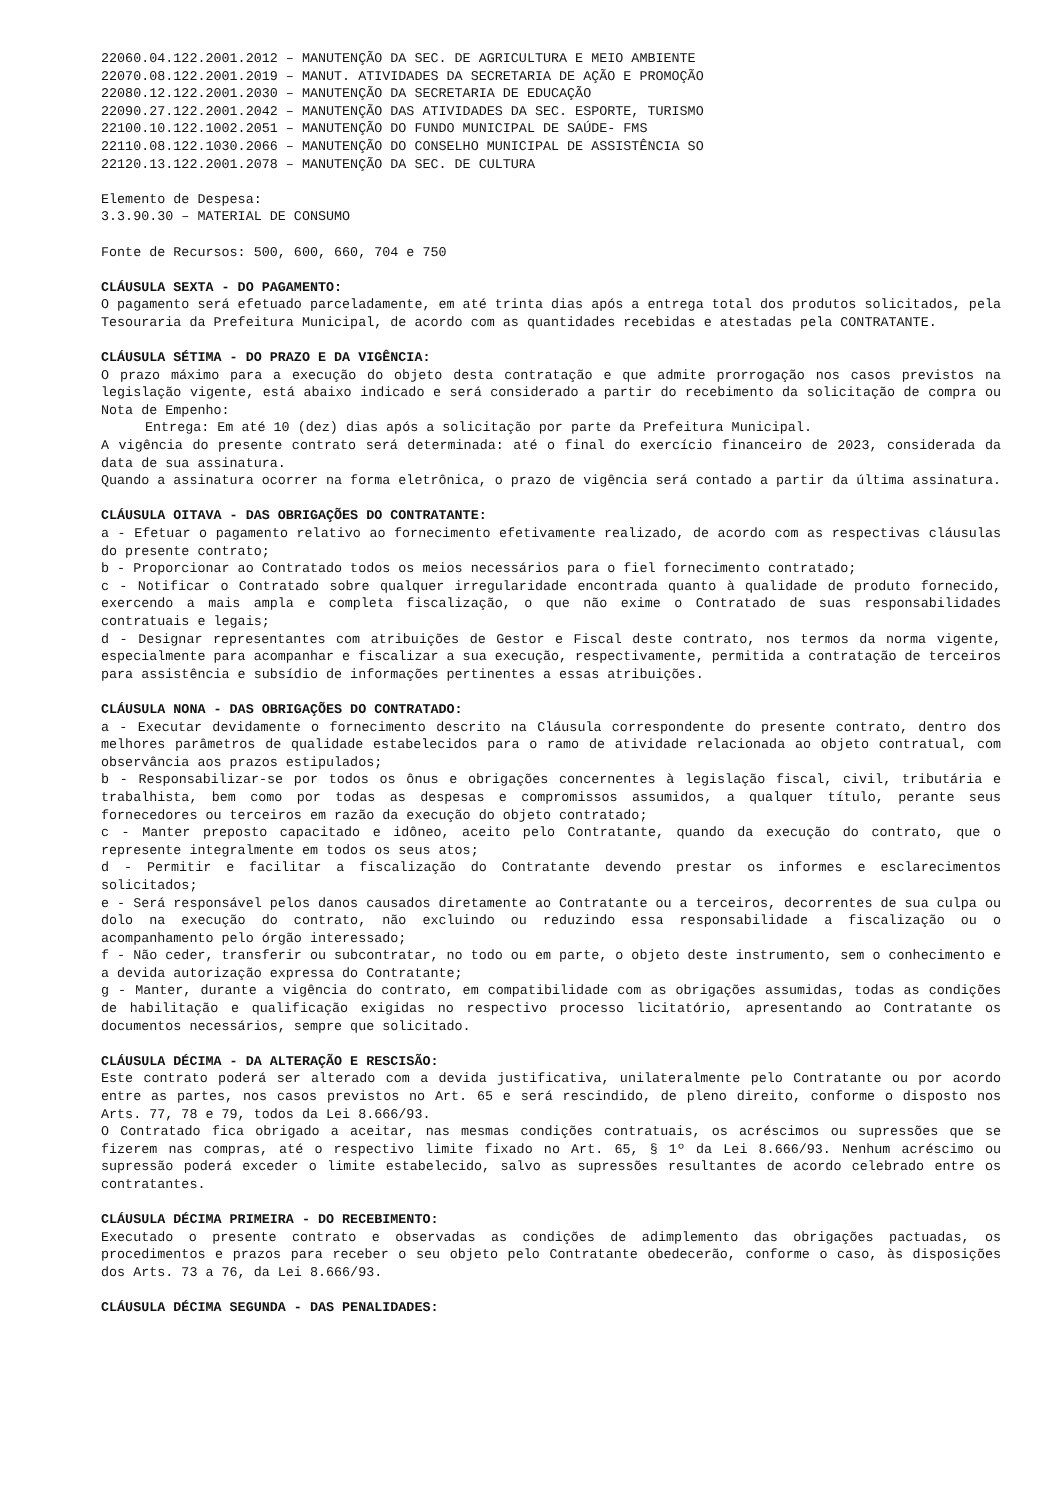22060.04.122.2001.2012 – MANUTENÇÃO DA SEC. DE AGRICULTURA E MEIO AMBIENTE
22070.08.122.2001.2019 – MANUT. ATIVIDADES DA SECRETARIA DE AÇÃO E PROMOÇÃO
22080.12.122.2001.2030 – MANUTENÇÃO DA SECRETARIA DE EDUCAÇÃO
22090.27.122.2001.2042 – MANUTENÇÃO DAS ATIVIDADES DA SEC. ESPORTE, TURISMO
22100.10.122.1002.2051 – MANUTENÇÃO DO FUNDO MUNICIPAL DE SAÚDE- FMS
22110.08.122.1030.2066 – MANUTENÇÃO DO CONSELHO MUNICIPAL DE ASSISTÊNCIA SO
22120.13.122.2001.2078 – MANUTENÇÃO DA SEC. DE CULTURA
Elemento de Despesa:
3.3.90.30 – MATERIAL DE CONSUMO
Fonte de Recursos: 500, 600, 660, 704 e 750
CLÁUSULA SEXTA - DO PAGAMENTO:
O pagamento será efetuado parceladamente, em até trinta dias após a entrega total dos produtos solicitados, pela Tesouraria da Prefeitura Municipal, de acordo com as quantidades recebidas e atestadas pela CONTRATANTE.
CLÁUSULA SÉTIMA - DO PRAZO E DA VIGÊNCIA:
O prazo máximo para a execução do objeto desta contratação e que admite prorrogação nos casos previstos na legislação vigente, está abaixo indicado e será considerado a partir do recebimento da solicitação de compra ou Nota de Empenho:
Entrega: Em até 10 (dez) dias após a solicitação por parte da Prefeitura Municipal.
A vigência do presente contrato será determinada: até o final do exercício financeiro de 2023, considerada da data de sua assinatura.
Quando a assinatura ocorrer na forma eletrônica, o prazo de vigência será contado a partir da última assinatura.
CLÁUSULA OITAVA - DAS OBRIGAÇÕES DO CONTRATANTE:
a - Efetuar o pagamento relativo ao fornecimento efetivamente realizado, de acordo com as respectivas cláusulas do presente contrato;
b - Proporcionar ao Contratado todos os meios necessários para o fiel fornecimento contratado;
c - Notificar o Contratado sobre qualquer irregularidade encontrada quanto à qualidade de produto fornecido, exercendo a mais ampla e completa fiscalização, o que não exime o Contratado de suas responsabilidades contratuais e legais;
d - Designar representantes com atribuições de Gestor e Fiscal deste contrato, nos termos da norma vigente, especialmente para acompanhar e fiscalizar a sua execução, respectivamente, permitida a contratação de terceiros para assistência e subsídio de informações pertinentes a essas atribuições.
CLÁUSULA NONA - DAS OBRIGAÇÕES DO CONTRATADO:
a - Executar devidamente o fornecimento descrito na Cláusula correspondente do presente contrato, dentro dos melhores parâmetros de qualidade estabelecidos para o ramo de atividade relacionada ao objeto contratual, com observância aos prazos estipulados;
b - Responsabilizar-se por todos os ônus e obrigações concernentes à legislação fiscal, civil, tributária e trabalhista, bem como por todas as despesas e compromissos assumidos, a qualquer título, perante seus fornecedores ou terceiros em razão da execução do objeto contratado;
c - Manter preposto capacitado e idôneo, aceito pelo Contratante, quando da execução do contrato, que o represente integralmente em todos os seus atos;
d - Permitir e facilitar a fiscalização do Contratante devendo prestar os informes e esclarecimentos solicitados;
e - Será responsável pelos danos causados diretamente ao Contratante ou a terceiros, decorrentes de sua culpa ou dolo na execução do contrato, não excluindo ou reduzindo essa responsabilidade a fiscalização ou o acompanhamento pelo órgão interessado;
f - Não ceder, transferir ou subcontratar, no todo ou em parte, o objeto deste instrumento, sem o conhecimento e a devida autorização expressa do Contratante;
g - Manter, durante a vigência do contrato, em compatibilidade com as obrigações assumidas, todas as condições de habilitação e qualificação exigidas no respectivo processo licitatório, apresentando ao Contratante os documentos necessários, sempre que solicitado.
CLÁUSULA DÉCIMA - DA ALTERAÇÃO E RESCISÃO:
Este contrato poderá ser alterado com a devida justificativa, unilateralmente pelo Contratante ou por acordo entre as partes, nos casos previstos no Art. 65 e será rescindido, de pleno direito, conforme o disposto nos Arts. 77, 78 e 79, todos da Lei 8.666/93.
O Contratado fica obrigado a aceitar, nas mesmas condições contratuais, os acréscimos ou supressões que se fizerem nas compras, até o respectivo limite fixado no Art. 65, § 1º da Lei 8.666/93. Nenhum acréscimo ou supressão poderá exceder o limite estabelecido, salvo as supressões resultantes de acordo celebrado entre os contratantes.
CLÁUSULA DÉCIMA PRIMEIRA - DO RECEBIMENTO:
Executado o presente contrato e observadas as condições de adimplemento das obrigações pactuadas, os procedimentos e prazos para receber o seu objeto pelo Contratante obedecerão, conforme o caso, às disposições dos Arts. 73 a 76, da Lei 8.666/93.
CLÁUSULA DÉCIMA SEGUNDA - DAS PENALIDADES: